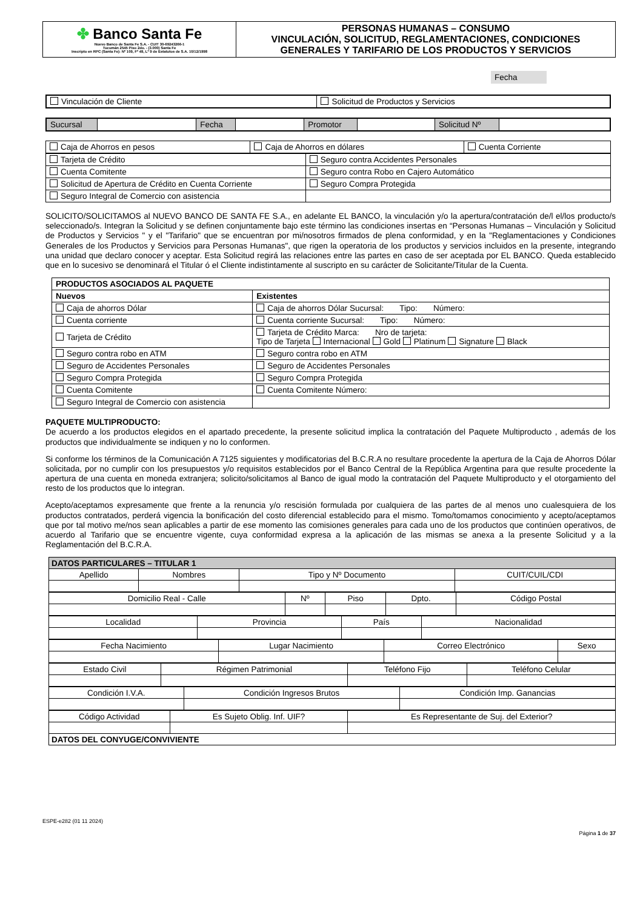| ✤ Banco Santa Fe Nuevo Banco de Santa Fe S.A. - CUIT 30-69243266-1 Tucumán 2545 Piso 2do. - (3.000) Santa Fe Inscripto en RPC (Santa Fe): Nº 109, Fº 49, Lº 9 de Estatutos de S.A. 10/12/1998 | PERSONAS HUMANAS – CONSUMO VINCULACIÓN, SOLICITUD, REGLAMENTACIONES, CONDICIONES GENERALES Y TARIFARIO DE LOS PRODUCTOS Y SERVICIOS |
Fecha
| Vinculación de Cliente | Solicitud de Productos y Servicios |
| Sucursal | | Fecha | | Promotor | | Solicitud Nº | |
| Caja de Ahorros en pesos | Caja de Ahorros en dólares | Cuenta Corriente |
| Tarjeta de Crédito | Seguro contra Accidentes Personales |
| Cuenta Comitente | Seguro contra Robo en Cajero Automático |
| Solicitud de Apertura de Crédito en Cuenta Corriente | Seguro Compra Protegida |
| Seguro Integral de Comercio con asistencia | |
SOLICITO/SOLICITAMOS al NUEVO BANCO DE SANTA FE S.A., en adelante EL BANCO, la vinculación y/o la apertura/contratación de/l el/los producto/s seleccionado/s. Integran la Solicitud y se definen conjuntamente bajo este término las condiciones insertas en “Personas Humanas – Vinculación y Solicitud de Productos y Servicios " y el "Tarifario" que se encuentran por mi/nosotros firmados de plena conformidad, y en la "Reglamentaciones y Condiciones Generales de los Productos y Servicios para Personas Humanas", que rigen la operatoria de los productos y servicios incluidos en la presente, integrando una unidad que declaro conocer y aceptar. Esta Solicitud regirá las relaciones entre las partes en caso de ser aceptada por EL BANCO. Queda establecido que en lo sucesivo se denominará el Titular ó el Cliente indistintamente al suscripto en su carácter de Solicitante/Titular de la Cuenta.
| PRODUCTOS ASOCIADOS AL PAQUETE | |
| --- | --- |
| Nuevos | Existentes |
| Caja de ahorros Dólar | Caja de ahorros Dólar Sucursal: Tipo: Número: |
| Cuenta corriente | Cuenta corriente Sucursal: Tipo: Número: |
| Tarjeta de Crédito | Tarjeta de Crédito Marca: Nro de tarjeta: Tipo de Tarjeta Internacional Gold Platinum Signature Black |
| Seguro contra robo en ATM | Seguro contra robo en ATM |
| Seguro de Accidentes Personales | Seguro de Accidentes Personales |
| Seguro Compra Protegida | Seguro Compra Protegida |
| Cuenta Comitente | Cuenta Comitente Número: |
| Seguro Integral de Comercio con asistencia | |
PAQUETE MULTIPRODUCTO:
De acuerdo a los productos elegidos en el apartado precedente, la presente solicitud implica la contratación del Paquete Multiproducto , además de los productos que individualmente se indiquen y no lo conformen.
Si conforme los términos de la Comunicación A 7125 siguientes y modificatorias del B.C.R.A no resultare procedente la apertura de la Caja de Ahorros Dólar solicitada, por no cumplir con los presupuestos y/o requisitos establecidos por el Banco Central de la República Argentina para que resulte procedente la apertura de una cuenta en moneda extranjera; solicito/solicitamos al Banco de igual modo la contratación del Paquete Multiproducto y el otorgamiento del resto de los productos que lo integran.
Acepto/aceptamos expresamente que frente a la renuncia y/o rescisión formulada por cualquiera de las partes de al menos uno cualesquiera de los productos contratados, perderá vigencia la bonificación del costo diferencial establecido para el mismo. Tomo/tomamos conocimiento y acepto/aceptamos que por tal motivo me/nos sean aplicables a partir de ese momento las comisiones generales para cada uno de los productos que continúen operativos, de acuerdo al Tarifario que se encuentre vigente, cuya conformidad expresa a la aplicación de las mismas se anexa a la presente Solicitud y a la Reglamentación del B.C.R.A.
| DATOS PARTICULARES – TITULAR 1 | | | |
| Apellido | Nombres | Tipo y Nº Documento | CUIT/CUIL/CDI |
| Domicilio Real - Calle | Nº | Piso | Dpto. | Código Postal |
| Localidad | Provincia | País | Nacionalidad |
| Fecha Nacimiento | Lugar Nacimiento | Correo Electrónico | Sexo |
| Estado Civil | Régimen Patrimonial | Teléfono Fijo | Teléfono Celular |
| Condición I.V.A. | Condición Ingresos Brutos | Condición Imp. Ganancias |
| Código Actividad | Es Sujeto Oblig. Inf. UIF? | Es Representante de Suj. del Exterior? |
| DATOS DEL CONYUGE/CONVIVIENTE | | |
ESPE-e282 (01 11 2024)
Página 1 de 37